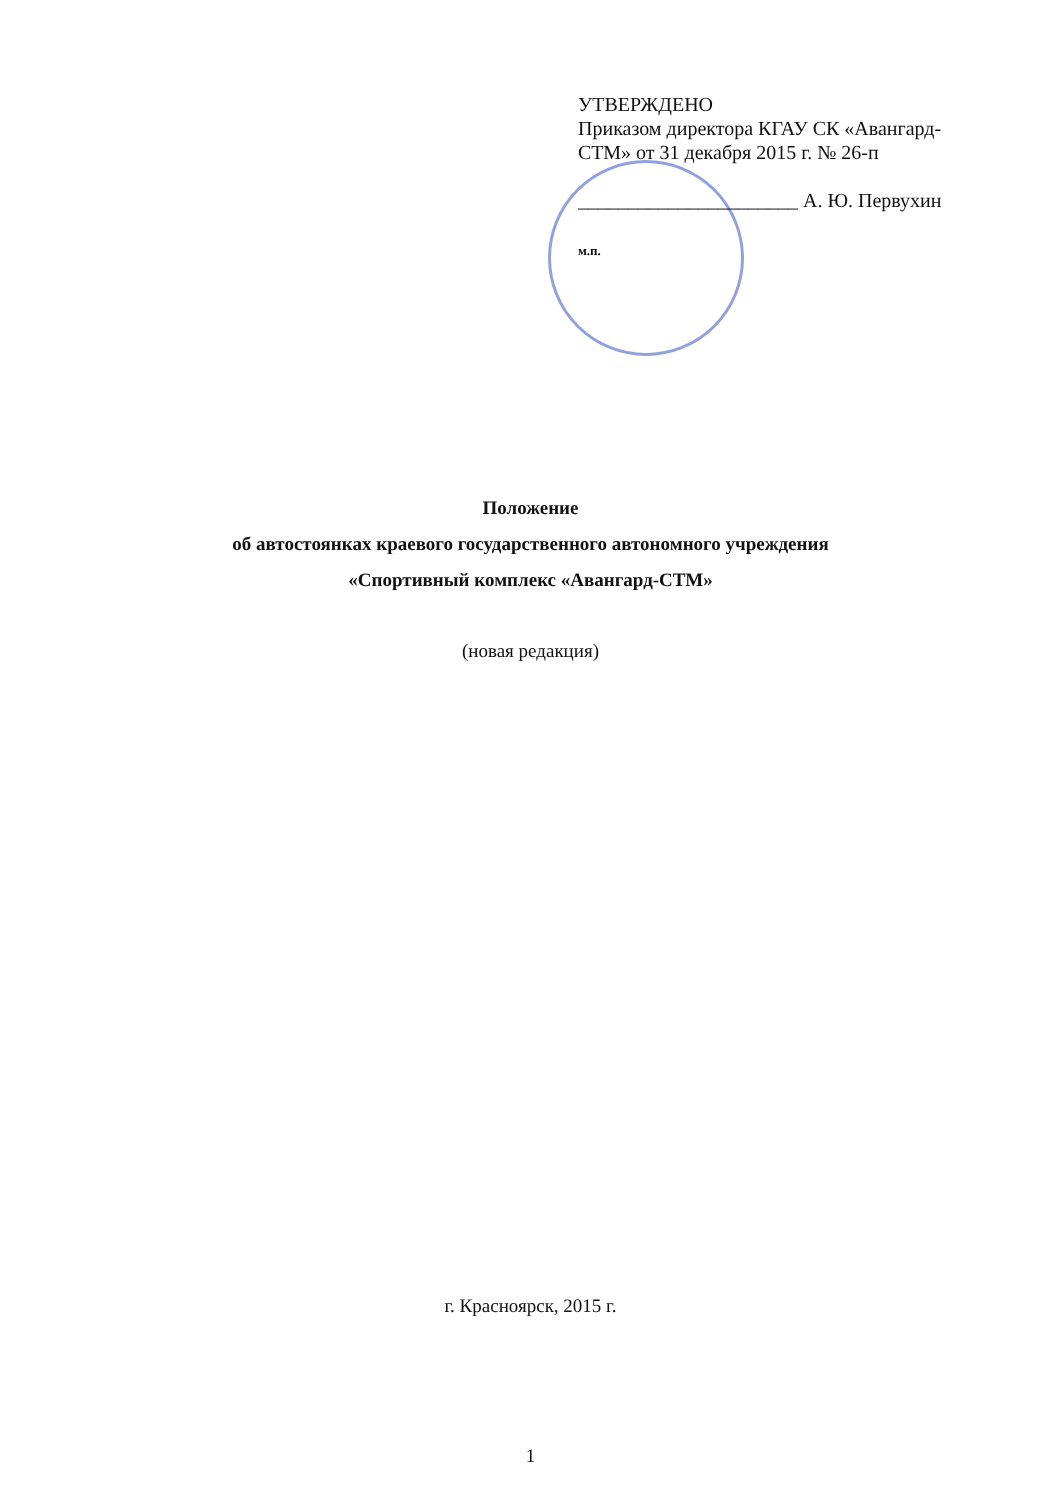УТВЕРЖДЕНО
Приказом директора КГАУ СК «Авангард-СТМ» от 31 декабря 2015 г. № 26-п
______________________ А. Ю. Первухин
м.п.
Положение
об автостоянках краевого государственного автономного учреждения
«Спортивный комплекс «Авангард-СТМ»
(новая редакция)
г. Красноярск, 2015 г.
1